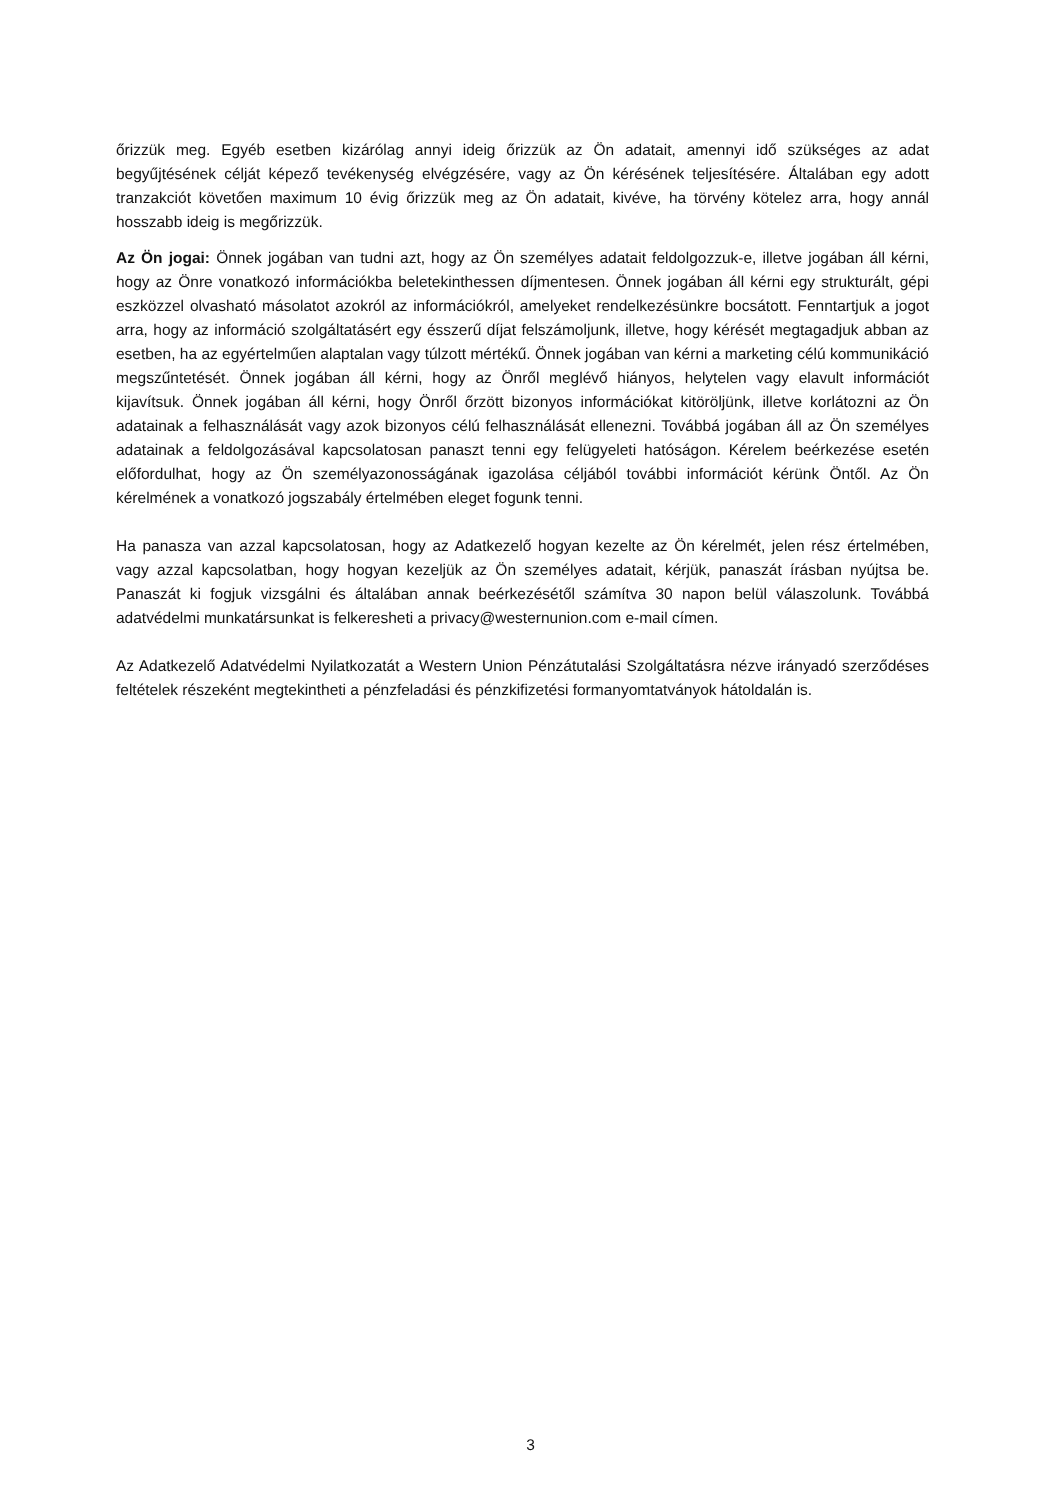őrizzük meg. Egyéb esetben kizárólag annyi ideig őrizzük az Ön adatait, amennyi idő szükséges az adat begyűjtésének célját képező tevékenység elvégzésére, vagy az Ön kérésének teljesítésére. Általában egy adott tranzakciót követően maximum 10 évig őrizzük meg az Ön adatait, kivéve, ha törvény kötelez arra, hogy annál hosszabb ideig is megőrizzük.
Az Ön jogai: Önnek jogában van tudni azt, hogy az Ön személyes adatait feldolgozzuk-e, illetve jogában áll kérni, hogy az Önre vonatkozó információkba beletekinthessen díjmentesen. Önnek jogában áll kérni egy strukturált, gépi eszközzel olvasható másolatot azokról az információkról, amelyeket rendelkezésünkre bocsátott. Fenntartjuk a jogot arra, hogy az információ szolgáltatásért egy ésszerű díjat felszámoljunk, illetve, hogy kérését megtagadjuk abban az esetben, ha az egyértelműen alaptalan vagy túlzott mértékű. Önnek jogában van kérni a marketing célú kommunikáció megszűntetését. Önnek jogában áll kérni, hogy az Önről meglévő hiányos, helytelen vagy elavult információt kijavítsuk. Önnek jogában áll kérni, hogy Önről őrzött bizonyos információkat kitöröljünk, illetve korlátozni az Ön adatainak a felhasználását vagy azok bizonyos célú felhasználását ellenezni. Továbbá jogában áll az Ön személyes adatainak a feldolgozásával kapcsolatosan panaszt tenni egy felügyeleti hatóságon. Kérelem beérkezése esetén előfordulhat, hogy az Ön személyazonosságának igazolása céljából további információt kérünk Öntől. Az Ön kérelmének a vonatkozó jogszabály értelmében eleget fogunk tenni.
Ha panasza van azzal kapcsolatosan, hogy az Adatkezelő hogyan kezelte az Ön kérelmét, jelen rész értelmében, vagy azzal kapcsolatban, hogy hogyan kezeljük az Ön személyes adatait, kérjük, panaszát írásban nyújtsa be. Panaszát ki fogjuk vizsgálni és általában annak beérkezésétől számítva 30 napon belül válaszolunk. Továbbá adatvédelmi munkatársunkat is felkeresheti a privacy@westernunion.com e-mail címen.
Az Adatkezelő Adatvédelmi Nyilatkozatát a Western Union Pénzátutalási Szolgáltatásra nézve irányadó szerződéses feltételek részeként megtekintheti a pénzfeladási és pénzkifizetési formanyomtatványok hátoldalán is.
3